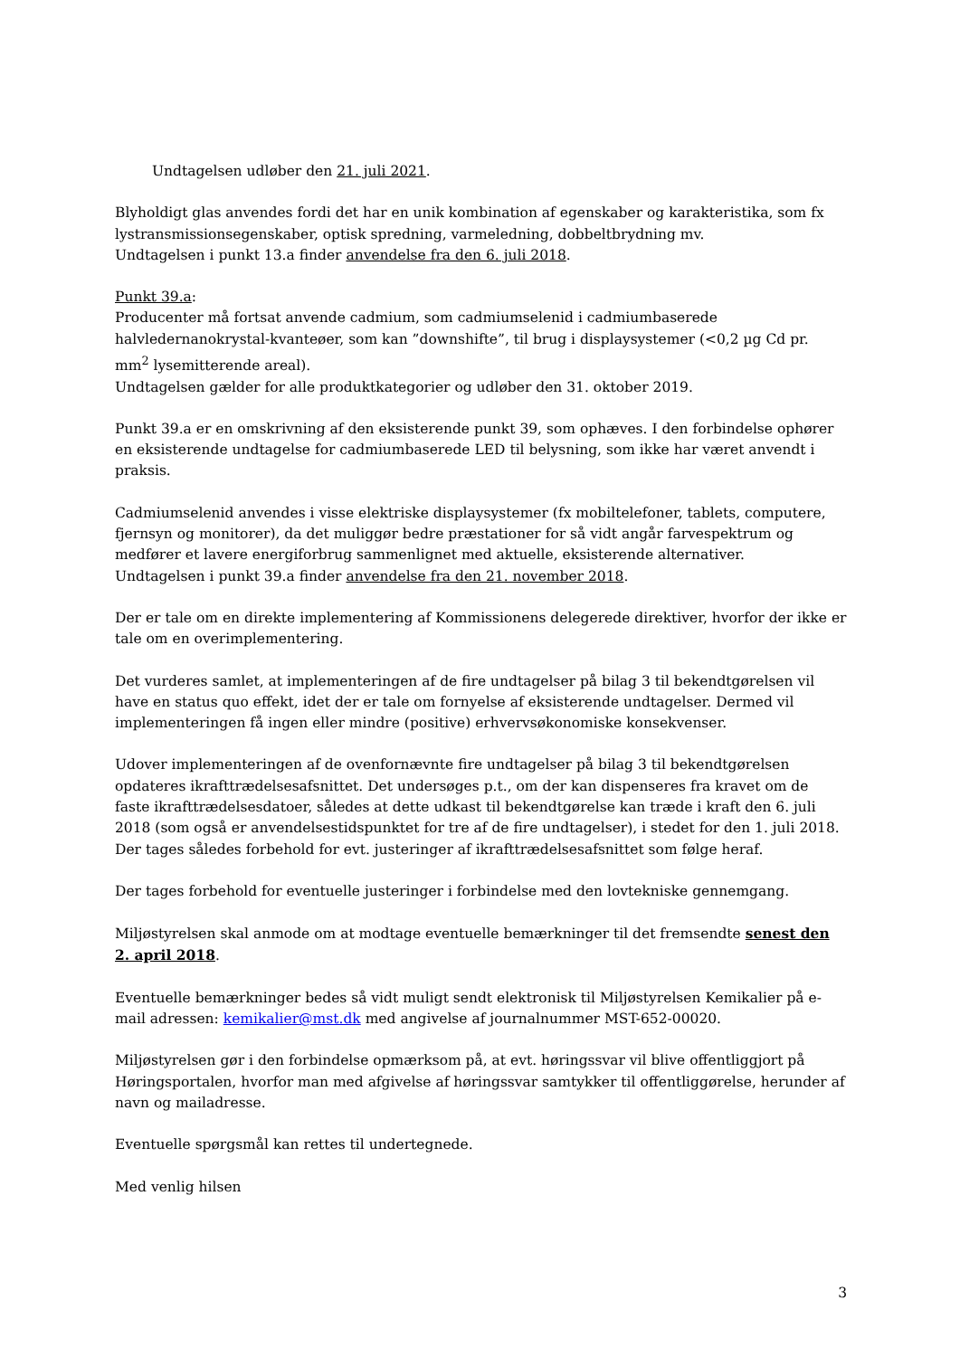Undtagelsen udløber den 21. juli 2021.
Blyholdigt glas anvendes fordi det har en unik kombination af egenskaber og karakteristika, som fx lystransmissionsegenskaber, optisk spredning, varmeledning, dobbeltbrydning mv.
Undtagelsen i punkt 13.a finder anvendelse fra den 6. juli 2018.
Punkt 39.a:
Producenter må fortsat anvende cadmium, som cadmiumselenid i cadmiumbaserede halvledernanokrystal-kvanteøer, som kan ”downshifte”, til brug i displaysystemer (<0,2 µg Cd pr. mm<sup>2</sup> lysemitterende areal).
Undtagelsen gælder for alle produktkategorier og udløber den 31. oktober 2019.
Punkt 39.a er en omskrivning af den eksisterende punkt 39, som ophæves. I den forbindelse ophører en eksisterende undtagelse for cadmiumbaserede LED til belysning, som ikke har været anvendt i praksis.
Cadmiumselenid anvendes i visse elektriske displaysystemer (fx mobiltelefoner, tablets, computere, fjernsyn og monitorer), da det muliggør bedre præstationer for så vidt angår farvespektrum og medfører et lavere energiforbrug sammenlignet med aktuelle, eksisterende alternativer.
Undtagelsen i punkt 39.a finder anvendelse fra den 21. november 2018.
Der er tale om en direkte implementering af Kommissionens delegerede direktiver, hvorfor der ikke er tale om en overimplementering.
Det vurderes samlet, at implementeringen af de fire undtagelser på bilag 3 til bekendtgørelsen vil have en status quo effekt, idet der er tale om fornyelse af eksisterende undtagelser. Dermed vil implementeringen få ingen eller mindre (positive) erhvervsøkonomiske konsekvenser.
Udover implementeringen af de ovenfornævnte fire undtagelser på bilag 3 til bekendtgørelsen opdateres ikrafttrædelsesafsnittet. Det undersøges p.t., om der kan dispenseres fra kravet om de faste ikrafttrædelsesdatoer, således at dette udkast til bekendtgørelse kan træde i kraft den 6. juli 2018 (som også er anvendelsestidspunktet for tre af de fire undtagelser), i stedet for den 1. juli 2018. Der tages således forbehold for evt. justeringer af ikrafttrædelsesafsnittet som følge heraf.
Der tages forbehold for eventuelle justeringer i forbindelse med den lovtekniske gennemgang.
Miljøstyrelsen skal anmode om at modtage eventuelle bemærkninger til det fremsendte senest den 2. april 2018.
Eventuelle bemærkninger bedes så vidt muligt sendt elektronisk til Miljøstyrelsen Kemikalier på e-mail adressen: kemikalier@mst.dk med angivelse af journalnummer MST-652-00020.
Miljøstyrelsen gør i den forbindelse opmærksom på, at evt. høringssvar vil blive offentliggjort på Høringsportalen, hvorfor man med afgivelse af høringssvar samtykker til offentliggørelse, herunder af navn og mailadresse.
Eventuelle spørgsmål kan rettes til undertegnede.
Med venlig hilsen
3